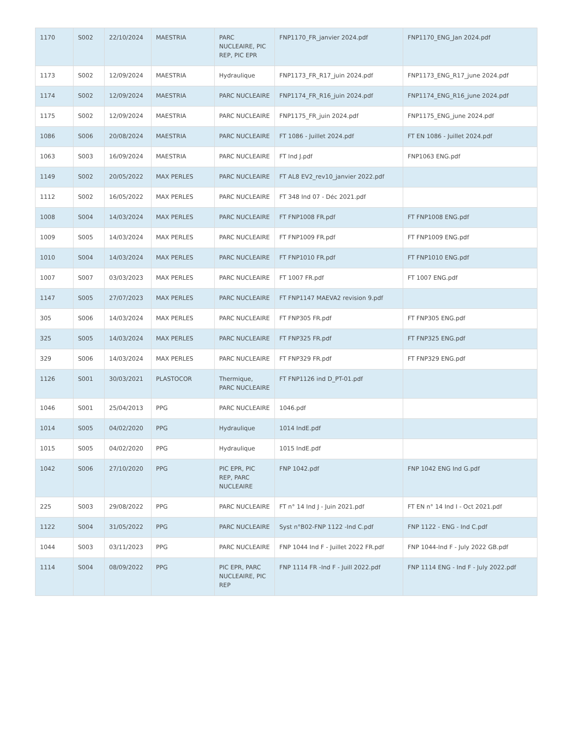| 1170 | S002 | 22/10/2024 | MAESTRIA | PARC NUCLEAIRE, PIC REP, PIC EPR | FNP1170_FR_janvier 2024.pdf | FNP1170_ENG_Jan 2024.pdf |
| 1173 | S002 | 12/09/2024 | MAESTRIA | Hydraulique | FNP1173_FR_R17_juin 2024.pdf | FNP1173_ENG_R17_june 2024.pdf |
| 1174 | S002 | 12/09/2024 | MAESTRIA | PARC NUCLEAIRE | FNP1174_FR_R16_juin 2024.pdf | FNP1174_ENG_R16_june 2024.pdf |
| 1175 | S002 | 12/09/2024 | MAESTRIA | PARC NUCLEAIRE | FNP1175_FR_juin 2024.pdf | FNP1175_ENG_june 2024.pdf |
| 1086 | S006 | 20/08/2024 | MAESTRIA | PARC NUCLEAIRE | FT 1086 - Juillet 2024.pdf | FT EN 1086 - Juillet 2024.pdf |
| 1063 | S003 | 16/09/2024 | MAESTRIA | PARC NUCLEAIRE | FT Ind J.pdf | FNP1063 ENG.pdf |
| 1149 | S002 | 20/05/2022 | MAX PERLES | PARC NUCLEAIRE | FT AL8 EV2_rev10_janvier 2022.pdf | |
| 1112 | S002 | 16/05/2022 | MAX PERLES | PARC NUCLEAIRE | FT 348 Ind 07 - Déc 2021.pdf | |
| 1008 | S004 | 14/03/2024 | MAX PERLES | PARC NUCLEAIRE | FT FNP1008 FR.pdf | FT FNP1008 ENG.pdf |
| 1009 | S005 | 14/03/2024 | MAX PERLES | PARC NUCLEAIRE | FT FNP1009 FR.pdf | FT FNP1009 ENG.pdf |
| 1010 | S004 | 14/03/2024 | MAX PERLES | PARC NUCLEAIRE | FT FNP1010 FR.pdf | FT FNP1010 ENG.pdf |
| 1007 | S007 | 03/03/2023 | MAX PERLES | PARC NUCLEAIRE | FT 1007 FR.pdf | FT 1007 ENG.pdf |
| 1147 | S005 | 27/07/2023 | MAX PERLES | PARC NUCLEAIRE | FT FNP1147 MAEVA2 revision 9.pdf | |
| 305 | S006 | 14/03/2024 | MAX PERLES | PARC NUCLEAIRE | FT FNP305 FR.pdf | FT FNP305 ENG.pdf |
| 325 | S005 | 14/03/2024 | MAX PERLES | PARC NUCLEAIRE | FT FNP325 FR.pdf | FT FNP325 ENG.pdf |
| 329 | S006 | 14/03/2024 | MAX PERLES | PARC NUCLEAIRE | FT FNP329 FR.pdf | FT FNP329 ENG.pdf |
| 1126 | S001 | 30/03/2021 | PLASTOCOR | Thermique, PARC NUCLEAIRE | FT FNP1126 ind D_PT-01.pdf | |
| 1046 | S001 | 25/04/2013 | PPG | PARC NUCLEAIRE | 1046.pdf | |
| 1014 | S005 | 04/02/2020 | PPG | Hydraulique | 1014 IndE.pdf | |
| 1015 | S005 | 04/02/2020 | PPG | Hydraulique | 1015 IndE.pdf | |
| 1042 | S006 | 27/10/2020 | PPG | PIC EPR, PIC REP, PARC NUCLEAIRE | FNP 1042.pdf | FNP 1042 ENG Ind G.pdf |
| 225 | S003 | 29/08/2022 | PPG | PARC NUCLEAIRE | FT n° 14 Ind J - Juin 2021.pdf | FT EN n° 14 Ind I - Oct 2021.pdf |
| 1122 | S004 | 31/05/2022 | PPG | PARC NUCLEAIRE | Syst n°B02-FNP 1122 -Ind C.pdf | FNP 1122 - ENG - Ind C.pdf |
| 1044 | S003 | 03/11/2023 | PPG | PARC NUCLEAIRE | FNP 1044 Ind F - Juillet 2022 FR.pdf | FNP 1044-Ind F - July 2022 GB.pdf |
| 1114 | S004 | 08/09/2022 | PPG | PIC EPR, PARC NUCLEAIRE, PIC REP | FNP 1114 FR -Ind F - Juill 2022.pdf | FNP 1114 ENG - Ind F - July 2022.pdf |